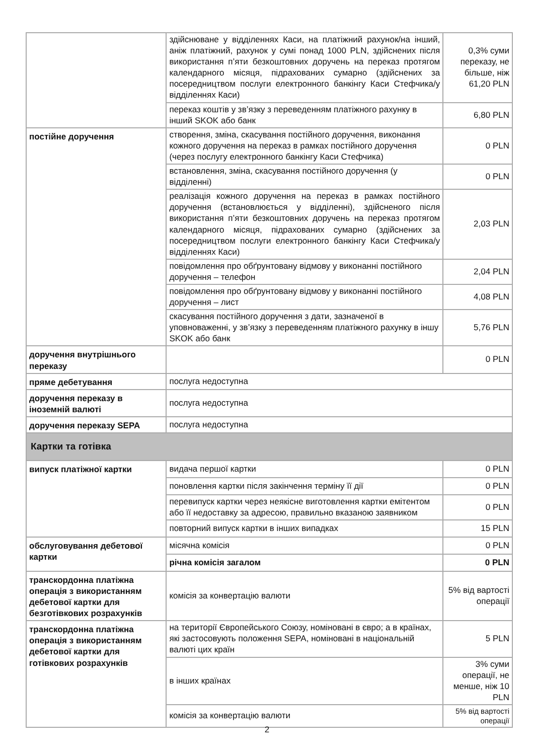| | здійснюване у відділеннях Каси, на платіжний рахунок/на інший, аніж платіжний, рахунок у сумі понад 1000 PLN, здійснених після використання п’яти безкоштовних доручень на переказ протягом календарного місяця, підрахованих сумарно (здійснених за посередництвом послуги електронного банкінгу Каси Стефчика/у відділеннях Каси) | 0,3% суми переказу, не більше, ніж 61,20 PLN |
| | переказ коштів у зв’язку з переведенням платіжного рахунку в інший SKOK або банк | 6,80 PLN |
| постійне доручення | створення, зміна, скасування постійного доручення, виконання кожного доручення на переказ в рамках постійного доручення (через послугу електронного банкінгу Каси Стефчика) | 0 PLN |
| | встановлення, зміна, скасування постійного доручення (у відділенні) | 0 PLN |
| | реалізація кожного доручення на переказ в рамках постійного доручення (встановлюється у відділенні), здійсненого після використання п’яти безкоштовних доручень на переказ протягом календарного місяця, підрахованих сумарно (здійснених за посередництвом послуги електронного банкінгу Каси Стефчика/у відділеннях Каси) | 2,03 PLN |
| | повідомлення про обґрунтовану відмову у виконанні постійного доручення – телефон | 2,04 PLN |
| | повідомлення про обґрунтовану відмову у виконанні постійного доручення – лист | 4,08 PLN |
| | скасування постійного доручення з дати, зазначеної в уповноваженні, у зв’язку з переведенням платіжного рахунку в іншу SKOK або банк | 5,76 PLN |
| доручення внутрішнього переказу | | 0 PLN |
| пряме дебетування | послуга недоступна | |
| доручення переказу в іноземній валюті | послуга недоступна | |
| доручення переказу SEPA | послуга недоступна | |
| Картки та готівка | | |
| випуск платіжної картки | видача першої картки | 0 PLN |
| | поновлення картки після закінчення терміну її дії | 0 PLN |
| | перевипуск картки через неякісне виготовлення картки емітентом або її недоставку за адресою, правильно вказаною заявником | 0 PLN |
| | повторний випуск картки в інших випадках | 15 PLN |
| обслуговування дебетової картки | місячна комісія | 0 PLN |
| | річна комісія загалом | 0 PLN |
| транскордонна платіжна операція з використанням дебетової картки для безготівкових розрахунків | комісія за конвертацію валюти | 5% від вартості операції |
| транскордонна платіжна операція з використанням дебетової картки для готівкових розрахунків | на території Європейського Союзу, номіновані в євро; а в країнах, які застосовують положення SEPA, номіновані в національній валюті цих країн | 5 PLN |
| | в інших країнах | 3% суми операції, не менше, ніж 10 PLN |
| | комісія за конвертацію валюти | 5% від вартості операції |
2